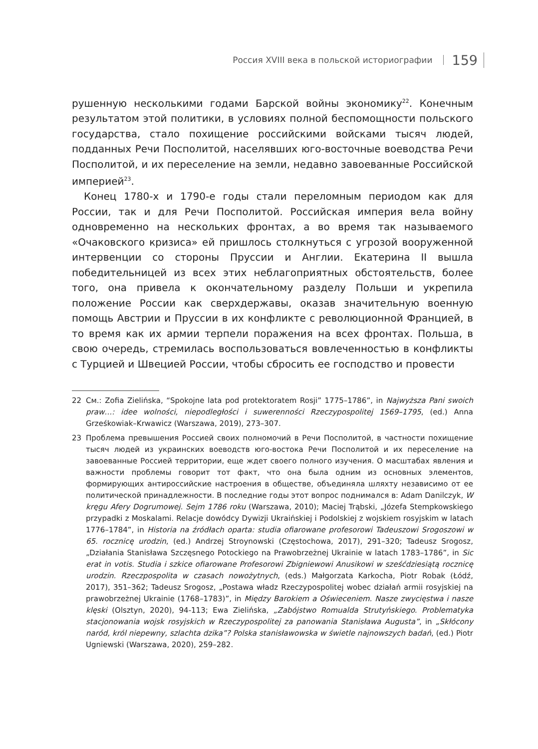Россия XVIII века в польской историографии 159
рушенную несколькими годами Барской войны экономику<sup>22</sup>. Конечным результатом этой политики, в условиях полной беспомощности польского государства, стало похищение российскими войсками тысяч людей, подданных Речи Посполитой, населявших юго-восточные воеводства Речи Посполитой, и их переселение на земли, недавно завоеванные Российской империей<sup>23</sup>.
Конец 1780-х и 1790-е годы стали переломным периодом как для России, так и для Речи Посполитой. Российская империя вела войну одновременно на нескольких фронтах, а во время так называемого «Очаковского кризиса» ей пришлось столкнуться с угрозой вооруженной интервенции со стороны Пруссии и Англии. Екатерина II вышла победительницей из всех этих неблагоприятных обстоятельств, более того, она привела к окончательному разделу Польши и укрепила положение России как сверхдержавы, оказав значительную военную помощь Австрии и Пруссии в их конфликте с революционной Францией, в то время как их армии терпели поражения на всех фронтах. Польша, в свою очередь, стремилась воспользоваться вовлеченностью в конфликты с Турцией и Швецией России, чтобы сбросить ее господство и провести
22 См.: Zofia Zielińska, “Spokojne lata pod protektoratem Rosji” 1775–1786”, in Najwyższa Pani swoich praw…: idee wolności, niepodległości i suwerenności Rzeczypospolitej 1569–1795, (ed.) Anna Grześkowiak–Krwawicz (Warszawa, 2019), 273–307.
23 Проблема превышения Россией своих полномочий в Речи Посполитой, в частности похищение тысяч людей из украинских воеводств юго-востока Речи Посполитой и их переселение на завоеванные Россией территории, еще ждет своего полного изучения. О масштабах явления и важности проблемы говорит тот факт, что она была одним из основных элементов, формирующих антироссийские настроения в обществе, объединяла шляхту независимо от ее политической принадлежности. В последние годы этот вопрос поднимался в: Adam Danilczyk, W kręgu Afery Dogrumowej. Sejm 1786 roku (Warszawa, 2010); Maciej Trąbski, „Józefa Stempkowskiego przypadki z Moskalami. Relacje dowódcy Dywizji Ukraińskiej i Podolskiej z wojskiem rosyjskim w latach 1776–1784”, in Historia na źródłach oparta: studia ofiarowane profesorowi Tadeuszowi Srogoszowi w 65. rocznicę urodzin, (ed.) Andrzej Stroynowski (Częstochowa, 2017), 291–320; Tadeusz Srogosz, „Działania Stanisława Szczęsnego Potockiego na Prawobrzeżnej Ukrainie w latach 1783–1786”, in Sic erat in votis. Studia i szkice ofiarowane Profesorowi Zbigniewowi Anusikowi w sześćdziesiątą rocznicę urodzin. Rzeczpospolita w czasach nowożytnych, (eds.) Małgorzata Karkocha, Piotr Robak (Łódź, 2017), 351–362; Tadeusz Srogosz, „Postawa władz Rzeczypospolitej wobec działań armii rosyjskiej na prawobrzeżnej Ukrainie (1768–1783)”, in Między Barokiem a Oświeceniem. Nasze zwycięstwa i nasze klęski (Olsztyn, 2020), 94-113; Ewa Zielińska, „Zabójstwo Romualda Strutyńskiego. Problematyka stacjonowania wojsk rosyjskich w Rzeczypospolitej za panowania Stanisława Augusta”, in „Skłócony naród, król niepewny, szlachta dzika”? Polska stanisławowska w świetle najnowszych badań, (ed.) Piotr Ugniewski (Warszawa, 2020), 259–282.